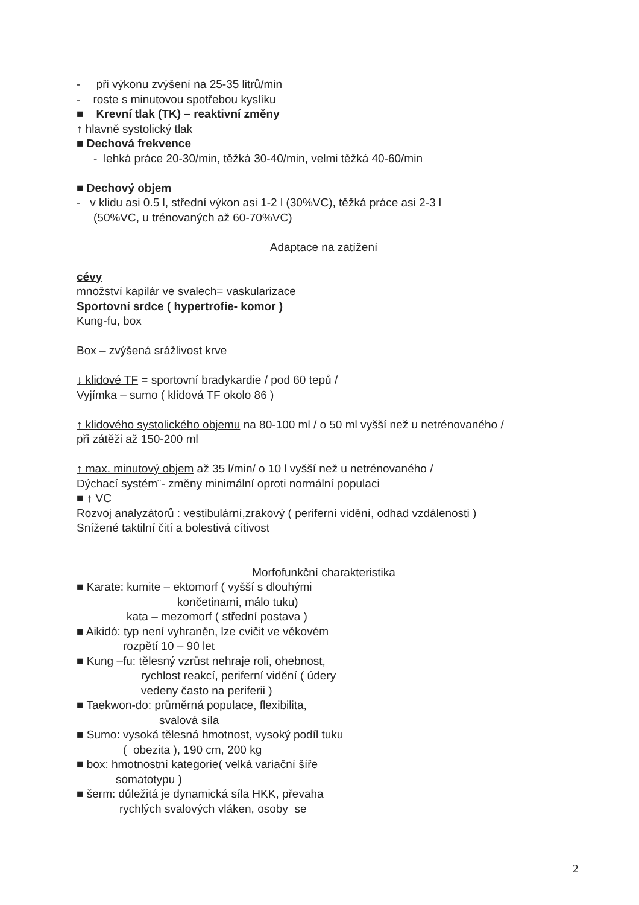- při výkonu zvýšení na 25-35 litrů/min
- roste s minutovou spotřebou kyslíku
■ Krevní tlak (TK) – reaktivní změny
↑ hlavně systolický tlak
■ Dechová frekvence
- lehká práce 20-30/min, těžká 30-40/min, velmi těžká 40-60/min
■ Dechový objem
- v klidu asi 0.5 l, střední výkon asi 1-2 l (30%VC), těžká práce asi 2-3 l
(50%VC, u trénovaných až 60-70%VC)
Adaptace na zatížení
cévy
množství kapilár ve svalech= vaskularizace
Sportovní srdce ( hypertrofie- komor )
Kung-fu, box
Box – zvýšená srážlivost krve
↓ klidové TF = sportovní bradykardie / pod 60 tepů /
Vyjímka – sumo ( klidová TF okolo 86 )
↑ klidového systolického objemu na 80-100 ml / o 50 ml vyšší než u netrénovaného /
při zátěži až 150-200 ml
↑ max. minutový objem až 35 l/min/ o 10 l vyšší než u netrénovaného /
Dýchací systém¨- změny minimální oproti normální populaci
■ ↑ VC
Rozvoj analyzátorů : vestibulární,zrakový ( periferní vidění, odhad vzdálenosti )
Snížené taktilní čití a bolestivá cítivost
Morfofunkční charakteristika
■ Karate: kumite – ektomorf ( vyšší s dlouhými
končetinami, málo tuku)
kata – mezomorf ( střední postava )
■ Aikidó: typ není vyhraněn, lze cvičit ve věkovém
rozpětí 10 – 90 let
■ Kung –fu: tělesný vzrůst nehraje roli, ohebnost,
rychlost reakcí, periferní vidění ( údery
vedeny často na periferii )
■ Taekwon-do: průměrná populace, flexibilita,
svalová síla
■ Sumo: vysoká tělesná hmotnost, vysoký podíl tuku
( obezita ), 190 cm, 200 kg
■ box: hmotnostní kategorie( velká variační šíře
somatotypu )
■ šerm: důležitá je dynamická síla HKK, převaha
rychlých svalových vláken, osoby se
2